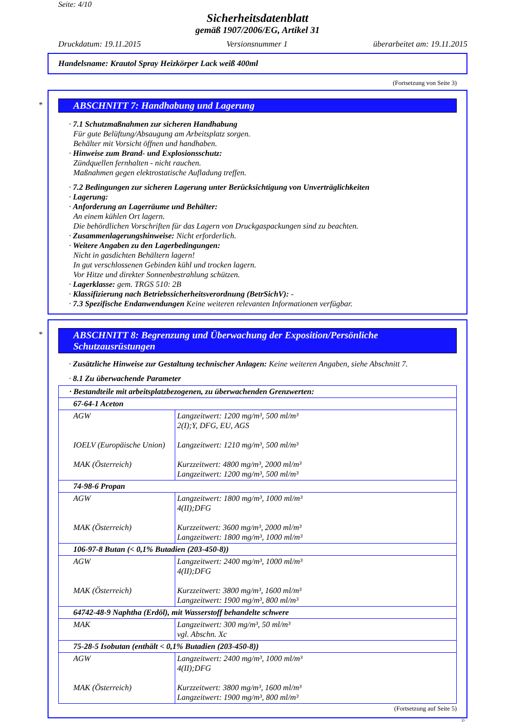Seite: 4/10
Sicherheitsdatenblatt
gemäß 1907/2006/EG, Artikel 31
Druckdatum: 19.11.2015 Versionsnummer 1 überarbeitet am: 19.11.2015
Handelsname: Krautol Spray Heizkörper Lack weiß 400ml
(Fortsetzung von Seite 3)
*
ABSCHNITT 7: Handhabung und Lagerung
· 7.1 Schutzmaßnahmen zur sicheren Handhabung
Für gute Belüftung/Absaugung am Arbeitsplatz sorgen.
Behälter mit Vorsicht öffnen und handhaben.
· Hinweise zum Brand- und Explosionsschutz:
Zündquellen fernhalten - nicht rauchen.
Maßnahmen gegen elektrostatische Aufladung treffen.
· 7.2 Bedingungen zur sicheren Lagerung unter Berücksichtigung von Unverträglichkeiten
· Lagerung:
· Anforderung an Lagerräume und Behälter:
An einem kühlen Ort lagern.
Die behördlichen Vorschriften für das Lagern von Druckgaspackungen sind zu beachten.
· Zusammenlagerungshinweise: Nicht erforderlich.
· Weitere Angaben zu den Lagerbedingungen:
Nicht in gasdichten Behältern lagern!
In gut verschlossenen Gebinden kühl und trocken lagern.
Vor Hitze und direkter Sonnenbestrahlung schützen.
· Lagerklasse: gem. TRGS 510: 2B
· Klassifizierung nach Betriebssicherheitsverordnung (BetrSichV): -
· 7.3 Spezifische Endanwendungen Keine weiteren relevanten Informationen verfügbar.
*
ABSCHNITT 8: Begrenzung und Überwachung der Exposition/Persönliche Schutzausrüstungen
· Zusätzliche Hinweise zur Gestaltung technischer Anlagen: Keine weiteren Angaben, siehe Abschnitt 7.
· 8.1 Zu überwachende Parameter
| · Bestandteile mit arbeitsplatzbezogenen, zu überwachenden Grenzwerten: | |
| 67-64-1 Aceton | |
| AGW IOELV (Europäische Union) MAK (Österreich) | Langzeitwert: 1200 mg/m³, 500 ml/m³ 2(I);Y, DFG, EU, AGS Langzeitwert: 1210 mg/m³, 500 ml/m³ Kurzzeitwert: 4800 mg/m³, 2000 ml/m³ Langzeitwert: 1200 mg/m³, 500 ml/m³ |
| 74-98-6 Propan | |
| AGW MAK (Österreich) | Langzeitwert: 1800 mg/m³, 1000 ml/m³ 4(II);DFG Kurzzeitwert: 3600 mg/m³, 2000 ml/m³ Langzeitwert: 1800 mg/m³, 1000 ml/m³ |
| 106-97-8 Butan (< 0,1% Butadien (203-450-8)) | |
| AGW MAK (Österreich) | Langzeitwert: 2400 mg/m³, 1000 ml/m³ 4(II);DFG Kurzzeitwert: 3800 mg/m³, 1600 ml/m³ Langzeitwert: 1900 mg/m³, 800 ml/m³ |
| 64742-48-9 Naphtha (Erdöl), mit Wasserstoff behandelte schwere | |
| MAK | Langzeitwert: 300 mg/m³, 50 ml/m³ vgl. Abschn. Xc |
| 75-28-5 Isobutan (enthält < 0,1% Butadien (203-450-8)) | |
| AGW MAK (Österreich) | Langzeitwert: 2400 mg/m³, 1000 ml/m³ 4(II);DFG Kurzzeitwert: 3800 mg/m³, 1600 ml/m³ Langzeitwert: 1900 mg/m³, 800 ml/m³ |
(Fortsetzung auf Seite 5)
D